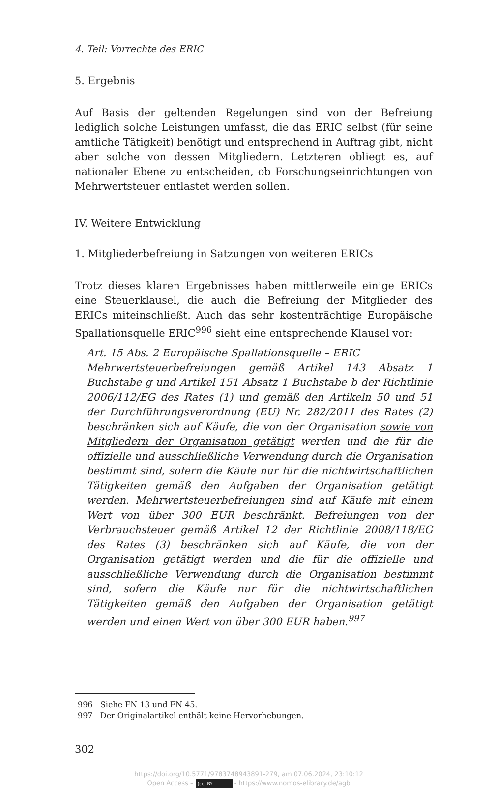4. Teil: Vorrechte des ERIC
5. Ergebnis
Auf Basis der geltenden Regelungen sind von der Befreiung lediglich solche Leistungen umfasst, die das ERIC selbst (für seine amtliche Tätigkeit) benötigt und entsprechend in Auftrag gibt, nicht aber solche von dessen Mitgliedern. Letzteren obliegt es, auf nationaler Ebene zu entscheiden, ob Forschungseinrichtungen von Mehrwertsteuer entlastet werden sollen.
IV. Weitere Entwicklung
1. Mitgliederbefreiung in Satzungen von weiteren ERICs
Trotz dieses klaren Ergebnisses haben mittlerweile einige ERICs eine Steuerklausel, die auch die Befreiung der Mitglieder des ERICs miteinschließt. Auch das sehr kostenträchtige Europäische Spallationsquelle ERIC<sup>996</sup> sieht eine entsprechende Klausel vor:
Art. 15 Abs. 2 Europäische Spallationsquelle – ERIC
Mehrwertsteuerbefreiungen gemäß Artikel 143 Absatz 1 Buchstabe g und Artikel 151 Absatz 1 Buchstabe b der Richtlinie 2006/112/EG des Rates (1) und gemäß den Artikeln 50 und 51 der Durchführungsverordnung (EU) Nr. 282/2011 des Rates (2) beschränken sich auf Käufe, die von der Organisation sowie von Mitgliedern der Organisation getätigt werden und die für die offizielle und ausschließliche Verwendung durch die Organisation bestimmt sind, sofern die Käufe nur für die nichtwirtschaftlichen Tätigkeiten gemäß den Aufgaben der Organisation getätigt werden. Mehrwertsteuerbefreiungen sind auf Käufe mit einem Wert von über 300 EUR beschränkt. Befreiungen von der Verbrauchsteuer gemäß Artikel 12 der Richtlinie 2008/118/EG des Rates (3) beschränken sich auf Käufe, die von der Organisation getätigt werden und die für die offizielle und ausschließliche Verwendung durch die Organisation bestimmt sind, sofern die Käufe nur für die nichtwirtschaftlichen Tätigkeiten gemäß den Aufgaben der Organisation getätigt werden und einen Wert von über 300 EUR haben.<sup>997</sup>
996 Siehe FN 13 und FN 45.
997 Der Originalartikel enthält keine Hervorhebungen.
302
https://doi.org/10.5771/9783748943891-279, am 07.06.2024, 23:10:12
Open Access – (cc) BY - https://www.nomos-elibrary.de/agb